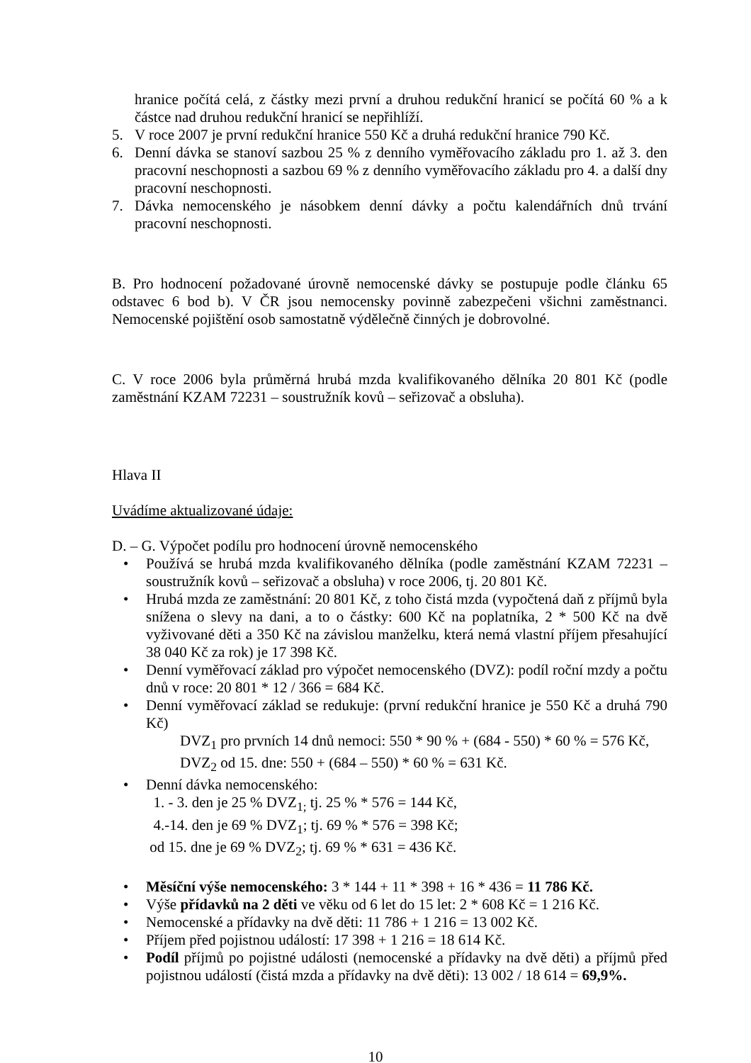hranice počítá celá, z částky mezi první a druhou redukční hranicí se počítá 60 % a k částce nad druhou redukční hranicí se nepřihlíží.
5. V roce 2007 je první redukční hranice 550 Kč a druhá redukční hranice 790 Kč.
6. Denní dávka se stanoví sazbou 25 % z denního vyměřovacího základu pro 1. až 3. den pracovní neschopnosti a sazbou 69 % z denního vyměřovacího základu pro 4. a další dny pracovní neschopnosti.
7. Dávka nemocenského je násobkem denní dávky a počtu kalendářních dnů trvání pracovní neschopnosti.
B. Pro hodnocení požadované úrovně nemocenské dávky se postupuje podle článku 65 odstavec 6 bod b). V ČR jsou nemocensky povinně zabezpečeni všichni zaměstnanci. Nemocenské pojištění osob samostatně výdělečně činných je dobrovolné.
C. V roce 2006 byla průměrná hrubá mzda kvalifikovaného dělníka 20 801 Kč (podle zaměstnání KZAM 72231 – soustružník kovů – seřizovač a obsluha).
Hlava II
Uvádíme aktualizované údaje:
D. – G. Výpočet podílu pro hodnocení úrovně nemocenského
• Používá se hrubá mzda kvalifikovaného dělníka (podle zaměstnání KZAM 72231 – soustružník kovů – seřizovač a obsluha) v roce 2006, tj. 20 801 Kč.
• Hrubá mzda ze zaměstnání: 20 801 Kč, z toho čistá mzda (vypočtená daň z příjmů byla snížena o slevy na dani, a to o částky: 600 Kč na poplatníka, 2 * 500 Kč na dvě vyživované děti a 350 Kč na závislou manželku, která nemá vlastní příjem přesahující 38 040 Kč za rok) je 17 398 Kč.
• Denní vyměřovací základ pro výpočet nemocenského (DVZ): podíl roční mzdy a počtu dnů v roce: 20 801 * 12 / 366 = 684 Kč.
• Denní vyměřovací základ se redukuje: (první redukční hranice je 550 Kč a druhá 790 Kč)
DVZ<sub>1</sub> pro prvních 14 dnů nemoci: 550 * 90 % + (684 - 550) * 60 % = 576 Kč,
DVZ<sub>2</sub> od 15. dne: 550 + (684 – 550) * 60 % = 631 Kč.
• Denní dávka nemocenského:
1. - 3. den je 25 % DVZ<sub>1;</sub> tj. 25 % * 576 = 144 Kč,
4.-14. den je 69 % DVZ<sub>1</sub>; tj. 69 % * 576 = 398 Kč;
od 15. dne je 69 % DVZ<sub>2</sub>; tj. 69 % * 631 = 436 Kč.
• Měsíční výše nemocenského: 3 * 144 + 11 * 398 + 16 * 436 = 11 786 Kč.
• Výše přídavků na 2 děti ve věku od 6 let do 15 let: 2 * 608 Kč = 1 216 Kč.
• Nemocenské a přídavky na dvě děti: 11 786 + 1 216 = 13 002 Kč.
• Příjem před pojistnou událostí: 17 398 + 1 216 = 18 614 Kč.
• Podíl příjmů po pojistné události (nemocenské a přídavky na dvě děti) a příjmů před pojistnou událostí (čistá mzda a přídavky na dvě děti): 13 002 / 18 614 = 69,9%.
10